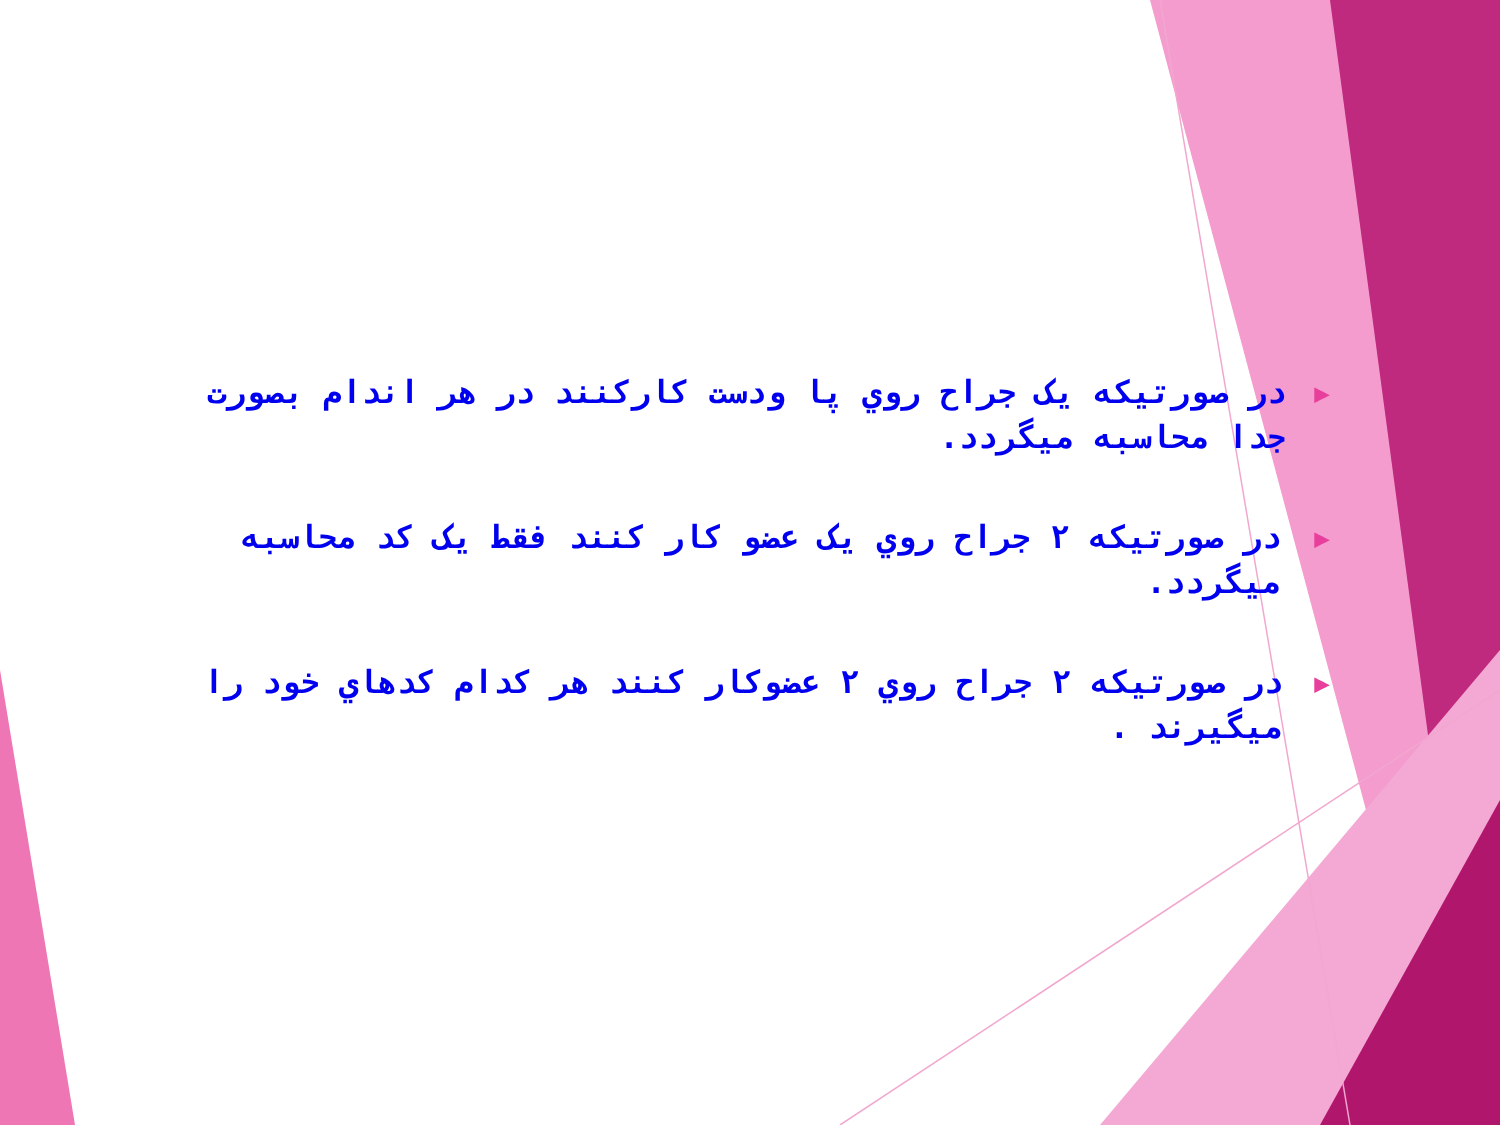▶ در صورتيکه يک جراح روي پا ودست کارکنند در هر اندام بصورت جدا محاسبه ميگردد.
▶ در صورتيکه ۲ جراح روي يک عضو کار کنند فقط يک کد محاسبه ميگردد.
▶ در صورتيکه ۲ جراح روي ۲ عضوکار کنند هر کدام کدهاي خود را ميگيرند .